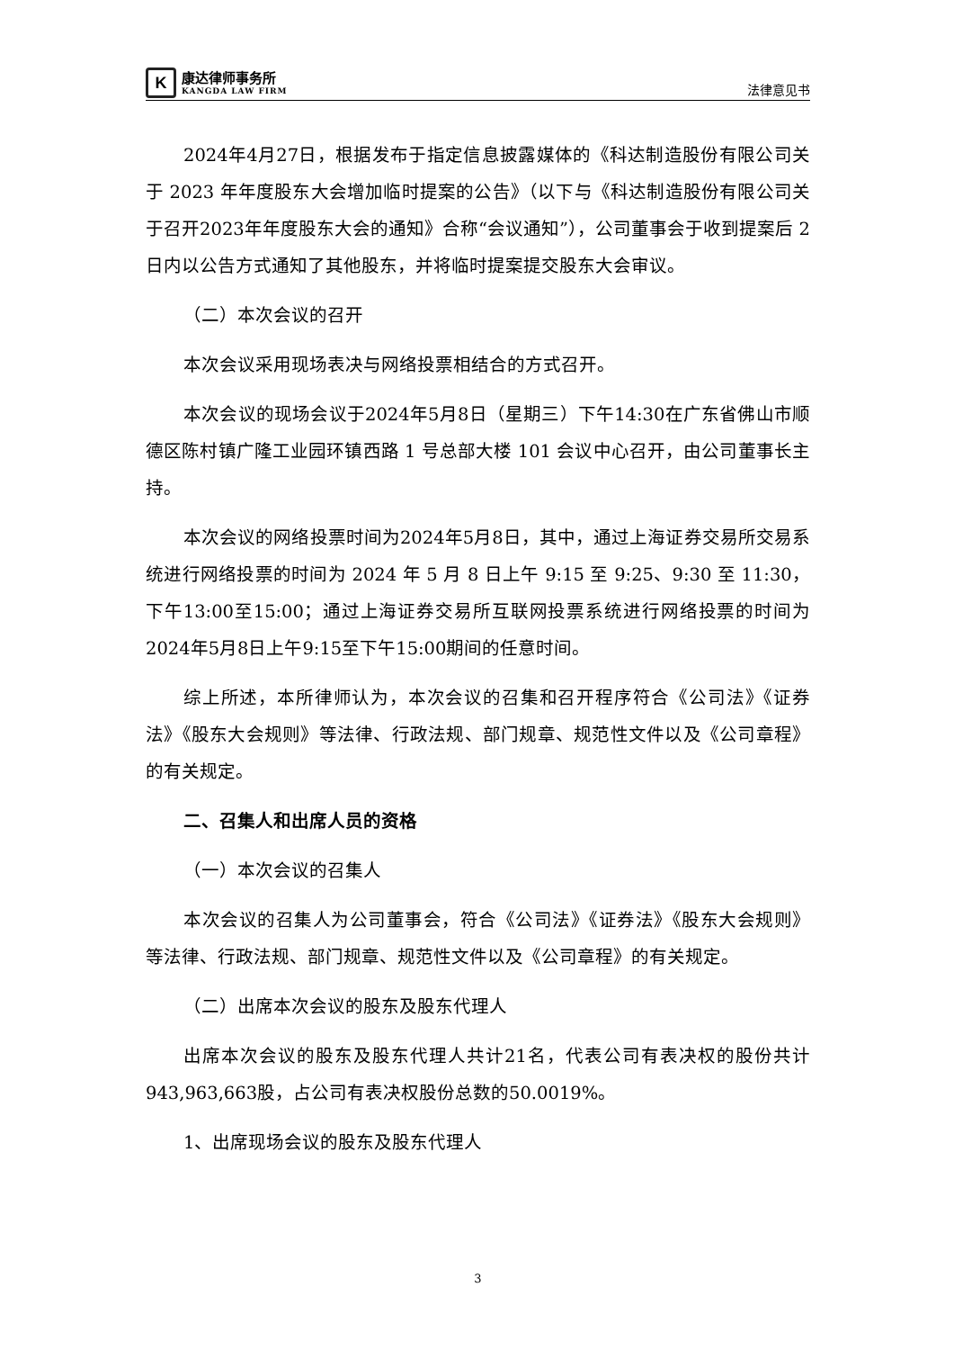K
康达律师事务所
KANGDA LAW FIRM
法律意见书
2024年4月27日，根据发布于指定信息披露媒体的《科达制造股份有限公司关于 2023 年年度股东大会增加临时提案的公告》（以下与《科达制造股份有限公司关于召开2023年年度股东大会的通知》合称“会议通知”），公司董事会于收到提案后 2 日内以公告方式通知了其他股东，并将临时提案提交股东大会审议。
（二）本次会议的召开
本次会议采用现场表决与网络投票相结合的方式召开。
本次会议的现场会议于2024年5月8日（星期三）下午14:30在广东省佛山市顺德区陈村镇广隆工业园环镇西路 1 号总部大楼 101 会议中心召开，由公司董事长主持。
本次会议的网络投票时间为2024年5月8日，其中，通过上海证券交易所交易系统进行网络投票的时间为 2024 年 5 月 8 日上午 9:15 至 9:25、9:30 至 11:30，下午13:00至15:00；通过上海证券交易所互联网投票系统进行网络投票的时间为2024年5月8日上午9:15至下午15:00期间的任意时间。
综上所述，本所律师认为，本次会议的召集和召开程序符合《公司法》《证券法》《股东大会规则》等法律、行政法规、部门规章、规范性文件以及《公司章程》的有关规定。
二、召集人和出席人员的资格
（一）本次会议的召集人
本次会议的召集人为公司董事会，符合《公司法》《证券法》《股东大会规则》等法律、行政法规、部门规章、规范性文件以及《公司章程》的有关规定。
（二）出席本次会议的股东及股东代理人
出席本次会议的股东及股东代理人共计21名，代表公司有表决权的股份共计943,963,663股，占公司有表决权股份总数的50.0019%。
1、出席现场会议的股东及股东代理人
3